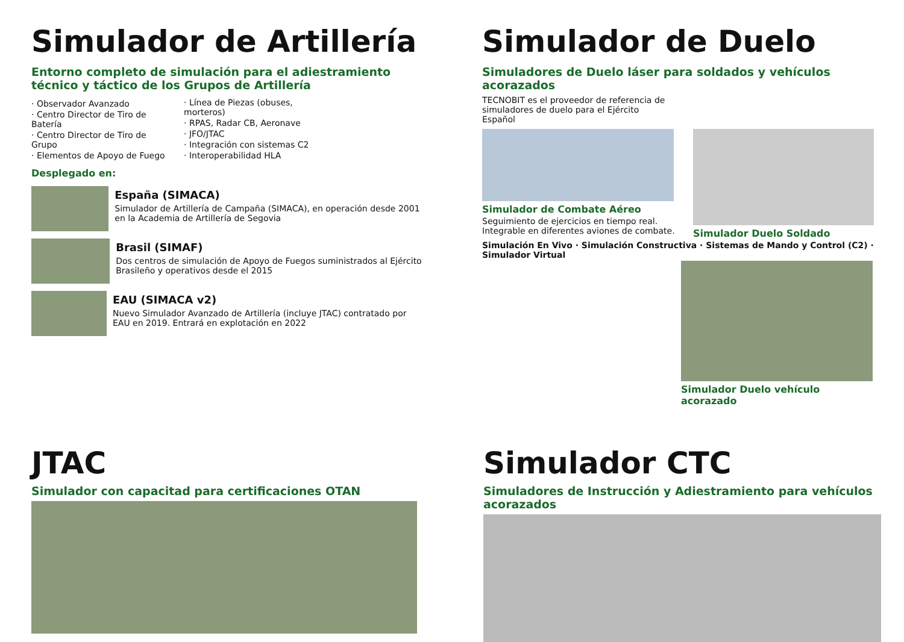Simulador de Artillería
Entorno completo de simulación para el adiestramiento técnico y táctico de los Grupos de Artillería
· Observador Avanzado
· Centro Director de Tiro de Batería
· Centro Director de Tiro de Grupo
· Elementos de Apoyo de Fuego
· Línea de Piezas (obuses, morteros)
· RPAS, Radar CB, Aeronave
· JFO/JTAC
· Integración con sistemas C2
· Interoperabilidad HLA
Desplegado en:
España (SIMACA)
Simulador de Artillería de Campaña (SIMACA), en operación desde 2001 en la Academia de Artillería de Segovia
Brasil (SIMAF)
Dos centros de simulación de Apoyo de Fuegos suministrados al Ejército Brasileño y operativos desde el 2015
EAU (SIMACA v2)
Nuevo Simulador Avanzado de Artillería (incluye JTAC) contratado por EAU en 2019. Entrará en explotación en 2022
Simulador de Duelo
Simuladores de Duelo láser para soldados y vehículos acorazados
TECNOBIT es el proveedor de referencia de simuladores de duelo para el Ejército Español
Simulador de Combate Aéreo
Seguimiento de ejercicios en tiempo real. Integrable en diferentes aviones de combate.
Simulador Duelo Soldado
Simulación En Vivo · Simulación Constructiva · Sistemas de Mando y Control (C2) · Simulador Virtual
Simulador Duelo vehículo acorazado
JTAC
Simulador con capacitad para certificaciones OTAN
Simulador CTC
Simuladores de Instrucción y Adiestramiento para vehículos acorazados